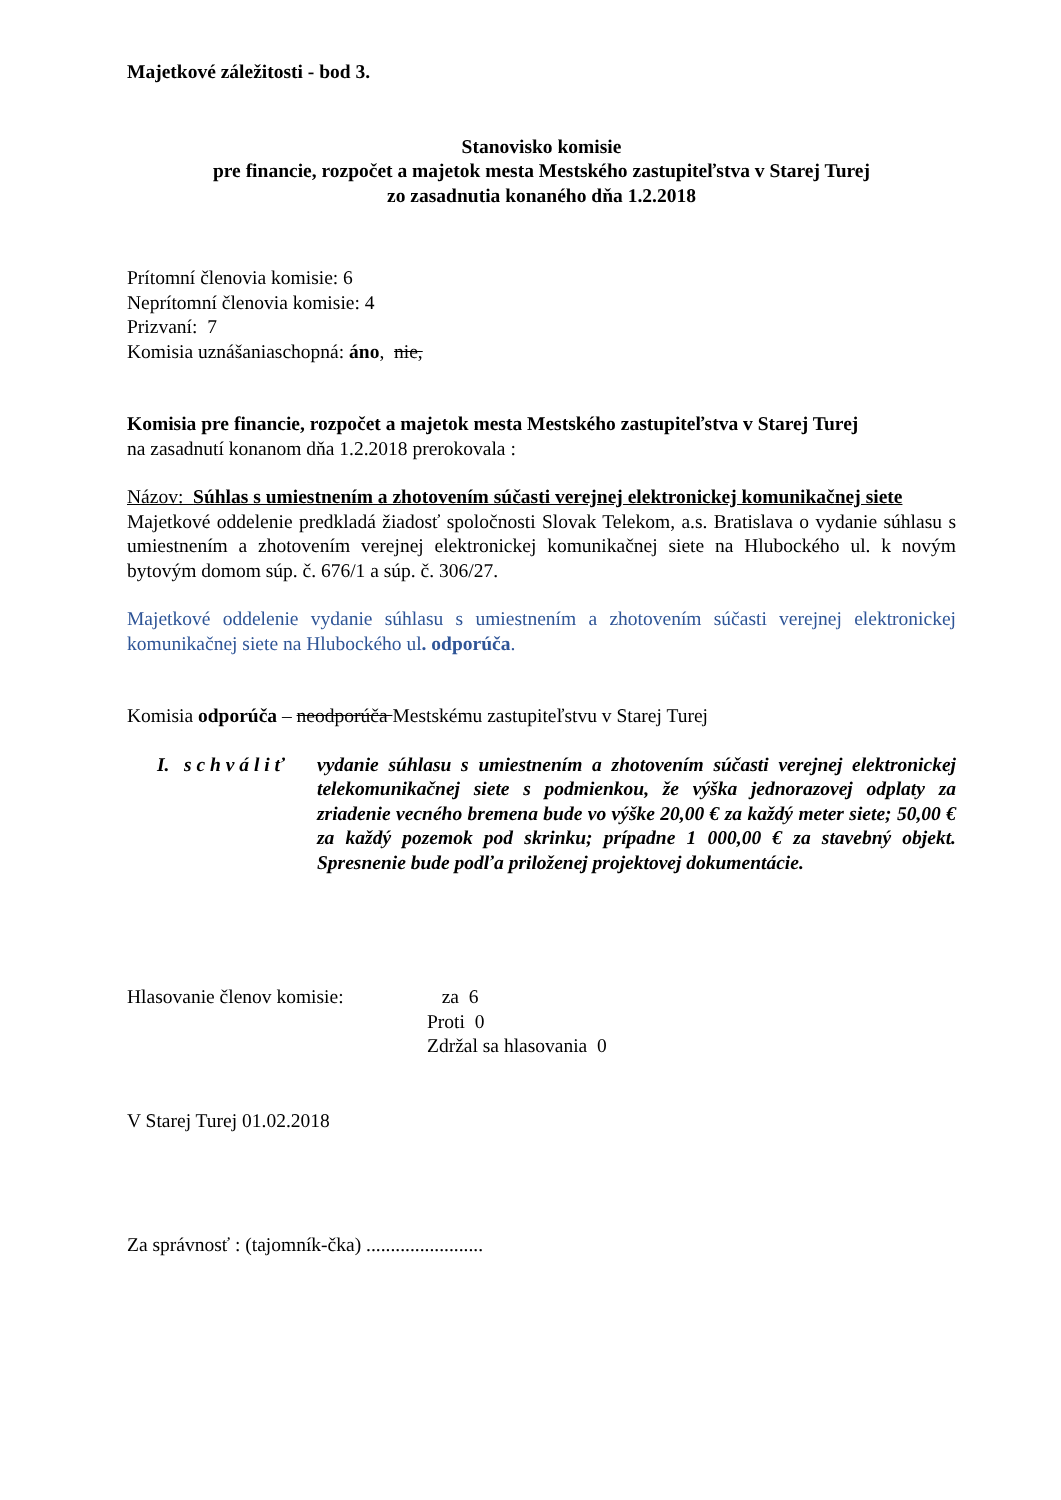Majetkové záležitosti - bod 3.
Stanovisko komisie
pre financie, rozpočet a majetok mesta Mestského zastupiteľstva v Starej Turej
zo zasadnutia konaného dňa 1.2.2018
Prítomní členovia komisie: 6
Neprítomní členovia komisie: 4
Prizvaní: 7
Komisia uznášaniaschopná: áno, nie,
Komisia pre financie, rozpočet a majetok mesta Mestského zastupiteľstva v Starej Turej
na zasadnutí konanom dňa 1.2.2018 prerokovala :
Názov: Súhlas s umiestnením a zhotovením súčasti verejnej elektronickej komunikačnej siete
Majetkové oddelenie predkladá žiadosť spoločnosti Slovak Telekom, a.s. Bratislava o vydanie súhlasu s umiestnením a zhotovením verejnej elektronickej komunikačnej siete na Hlubockého ul. k novým bytovým domom súp. č. 676/1 a súp. č. 306/27.
Majetkové oddelenie vydanie súhlasu s umiestnením a zhotovením súčasti verejnej elektronickej komunikačnej siete na Hlubockého ul. odporúča.
Komisia odporúča – neodporúča Mestskému zastupiteľstvu v Starej Turej
I. s c h v á l i ť
vydanie súhlasu s umiestnením a zhotovením súčasti verejnej elektronickej telekomunikačnej siete s podmienkou, že výška jednorazovej odplaty za zriadenie vecného bremena bude vo výške 20,00 € za každý meter siete; 50,00 € za každý pozemok pod skrinku; prípadne 1 000,00 € za stavebný objekt. Spresnenie bude podľa priloženej projektovej dokumentácie.
Hlasovanie členov komisie:
za 6
Proti 0
Zdržal sa hlasovania 0
V Starej Turej 01.02.2018
Za správnosť : (tajomník-čka) ........................